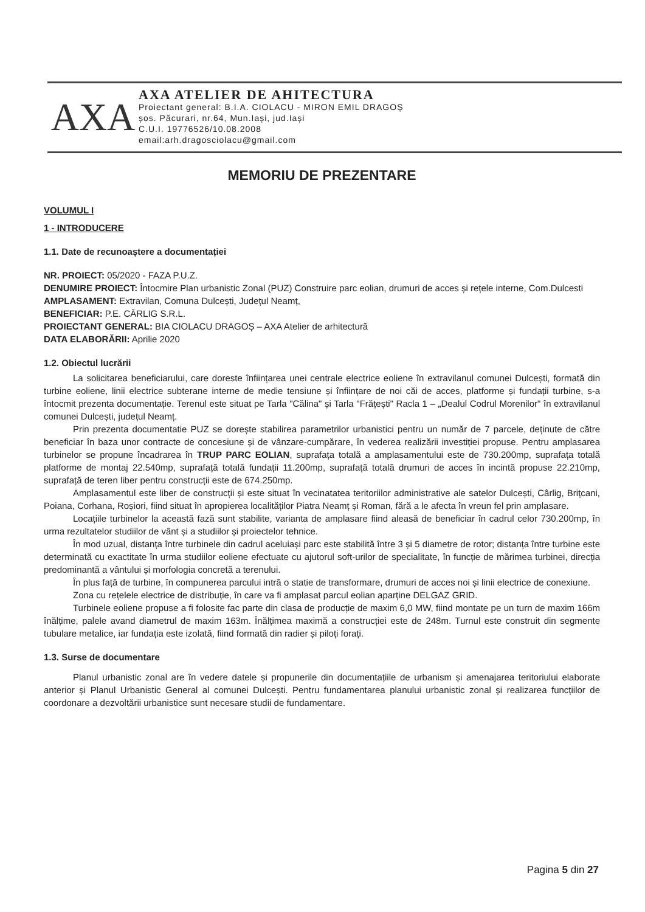AXA
AXA ATELIER DE AHITECTURA
Proiectant general: B.I.A. CIOLACU - MIRON EMIL DRAGOȘ
șos. Păcurari, nr.64, Mun.Iași, jud.Iași
C.U.I. 19776526/10.08.2008
email:arh.dragosciolacu@gmail.com
MEMORIU DE PREZENTARE
VOLUMUL I
1 - INTRODUCERE
1.1. Date de recunoaștere a documentației
NR. PROIECT: 05/2020 - FAZA P.U.Z.
DENUMIRE PROIECT: Întocmire Plan urbanistic Zonal (PUZ) Construire parc eolian, drumuri de acces și rețele interne, Com.Dulcesti
AMPLASAMENT: Extravilan, Comuna Dulcești, Județul Neamț,
BENEFICIAR: P.E. CÂRLIG S.R.L.
PROIECTANT GENERAL: BIA CIOLACU DRAGOȘ – AXA Atelier de arhitectură
DATA ELABORĂRII: Aprilie 2020
1.2. Obiectul lucrării
La solicitarea beneficiarului, care doreste înființarea unei centrale electrice eoliene în extravilanul comunei Dulcești, formată din turbine eoliene, linii electrice subterane interne de medie tensiune și înființare de noi căi de acces, platforme și fundații turbine, s-a întocmit prezenta documentație. Terenul este situat pe Tarla "Călina" și Tarla "Frățești" Racla 1 – „Dealul Codrul Morenilor" în extravilanul comunei Dulcești, județul Neamț.
Prin prezenta documentatie PUZ se dorește stabilirea parametrilor urbanistici pentru un număr de 7 parcele, deținute de către beneficiar în baza unor contracte de concesiune și de vânzare-cumpărare, în vederea realizării investiției propuse. Pentru amplasarea turbinelor se propune încadrarea în TRUP PARC EOLIAN, suprafața totală a amplasamentului este de 730.200mp, suprafața totală platforme de montaj 22.540mp, suprafață totală fundații 11.200mp, suprafață totală drumuri de acces în incintă propuse 22.210mp, suprafață de teren liber pentru construcții este de 674.250mp.
Amplasamentul este liber de construcții și este situat în vecinatatea teritoriilor administrative ale satelor Dulcești, Cârlig, Brițcani, Poiana, Corhana, Roșiori, fiind situat în apropierea localităților Piatra Neamț și Roman, fără a le afecta în vreun fel prin amplasare.
Locațiile turbinelor la această fază sunt stabilite, varianta de amplasare fiind aleasă de beneficiar în cadrul celor 730.200mp, în urma rezultatelor studiilor de vânt și a studiilor și proiectelor tehnice.
În mod uzual, distanța între turbinele din cadrul aceluiași parc este stabilită între 3 și 5 diametre de rotor; distanța între turbine este determinată cu exactitate în urma studiilor eoliene efectuate cu ajutorul soft-urilor de specialitate, în funcție de mărimea turbinei, direcția predominantă a vântului și morfologia concretă a terenului.
În plus față de turbine, în compunerea parcului intră o statie de transformare, drumuri de acces noi și linii electrice de conexiune.
Zona cu rețelele electrice de distribuție, în care va fi amplasat parcul eolian aparține DELGAZ GRID.
Turbinele eoliene propuse a fi folosite fac parte din clasa de producție de maxim 6,0 MW, fiind montate pe un turn de maxim 166m înălțime, palele avand diametrul de maxim 163m. Înălțimea maximă a construcției este de 248m. Turnul este construit din segmente tubulare metalice, iar fundația este izolată, fiind formată din radier și piloți forați.
1.3. Surse de documentare
Planul urbanistic zonal are în vedere datele și propunerile din documentațiile de urbanism și amenajarea teritoriului elaborate anterior și Planul Urbanistic General al comunei Dulcești. Pentru fundamentarea planului urbanistic zonal și realizarea funcțiilor de coordonare a dezvoltării urbanistice sunt necesare studii de fundamentare.
Pagina 5 din 27